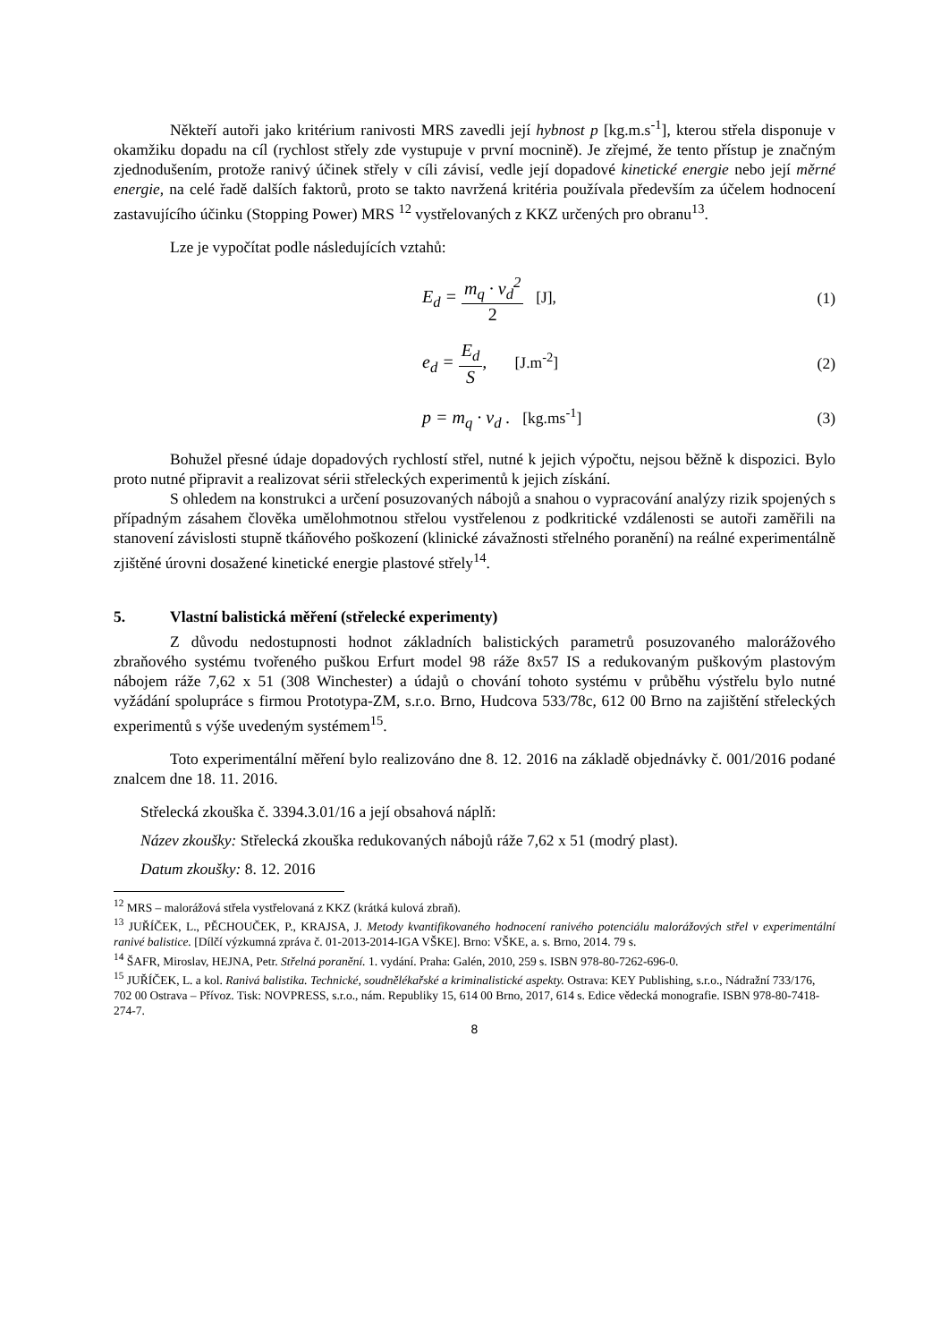Někteří autoři jako kritérium ranivosti MRS zavedli její hybnost p [kg.m.s<sup>-1</sup>], kterou střela disponuje v okamžiku dopadu na cíl (rychlost střely zde vystupuje v první mocnině). Je zřejmé, že tento přístup je značným zjednodušením, protože ranivý účinek střely v cíli závisí, vedle její dopadové kinetické energie nebo její měrné energie, na celé řadě dalších faktorů, proto se takto navržená kritéria používala především za účelem hodnocení zastavujícího účinku (Stopping Power) MRS <sup>12</sup> vystřelovaných z KKZ určených pro obranu<sup>13</sup>.
Lze je vypočítat podle následujících vztahů:
E<sub>d</sub> = m<sub>q</sub> · v<sub>d</sub><sup>2</sup> 2 [J], (1)
e<sub>d</sub> = E<sub>d</sub> S, [J.m<sup>-2</sup>] (2)
p = m<sub>q</sub> · v<sub>d</sub> . [kg.ms<sup>-1</sup>] (3)
Bohužel přesné údaje dopadových rychlostí střel, nutné k jejich výpočtu, nejsou běžně k dispozici. Bylo proto nutné připravit a realizovat sérii střeleckých experimentů k jejich získání.
S ohledem na konstrukci a určení posuzovaných nábojů a snahou o vypracování analýzy rizik spojených s případným zásahem člověka umělohmotnou střelou vystřelenou z podkritické vzdálenosti se autoři zaměřili na stanovení závislosti stupně tkáňového poškození (klinické závažnosti střelného poranění) na reálné experimentálně zjištěné úrovni dosažené kinetické energie plastové střely<sup>14</sup>.
5. Vlastní balistická měření (střelecké experimenty)
Z důvodu nedostupnosti hodnot základních balistických parametrů posuzovaného malorážového zbraňového systému tvořeného puškou Erfurt model 98 ráže 8x57 IS a redukovaným puškovým plastovým nábojem ráže 7,62 x 51 (308 Winchester) a údajů o chování tohoto systému v průběhu výstřelu bylo nutné vyžádání spolupráce s firmou Prototypa-ZM, s.r.o. Brno, Hudcova 533/78c, 612 00 Brno na zajištění střeleckých experimentů s výše uvedeným systémem<sup>15</sup>.
Toto experimentální měření bylo realizováno dne 8. 12. 2016 na základě objednávky č. 001/2016 podané znalcem dne 18. 11. 2016.
Střelecká zkouška č. 3394.3.01/16 a její obsahová náplň:
Název zkoušky: Střelecká zkouška redukovaných nábojů ráže 7,62 x 51 (modrý plast).
Datum zkoušky: 8. 12. 2016
<sup>12</sup> MRS – malorážová střela vystřelovaná z KKZ (krátká kulová zbraň).
<sup>13</sup> JUŘÍČEK, L., PĚCHOUČEK, P., KRAJSA, J. Metody kvantifikovaného hodnocení ranivého potenciálu malorážových střel v experimentální ranivé balistice. [Dílčí výzkumná zpráva č. 01-2013-2014-IGA VŠKE]. Brno: VŠKE, a. s. Brno, 2014. 79 s.
<sup>14</sup> ŠAFR, Miroslav, HEJNA, Petr. Střelná poranění. 1. vydání. Praha: Galén, 2010, 259 s. ISBN 978-80-7262-696-0.
<sup>15</sup> JUŘÍČEK, L. a kol. Ranivá balistika. Technické, soudnělékařské a kriminalistické aspekty. Ostrava: KEY Publishing, s.r.o., Nádražní 733/176, 702 00 Ostrava – Přívoz. Tisk: NOVPRESS, s.r.o., nám. Republiky 15, 614 00 Brno, 2017, 614 s. Edice vědecká monografie. ISBN 978-80-7418-274-7.
8